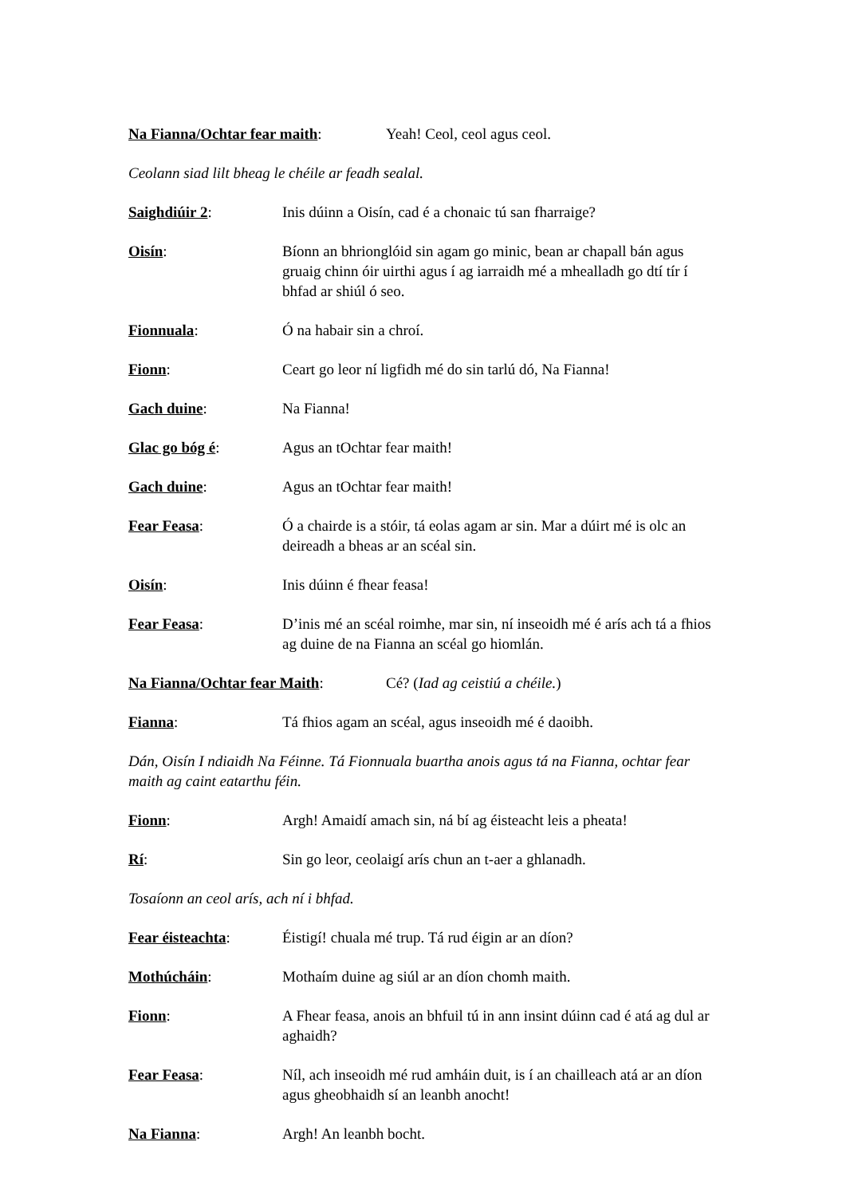Na Fianna/Ochtar fear maith: Yeah! Ceol, ceol agus ceol.
Ceolann siad lilt bheag le chéile ar feadh sealal.
Saighdiúir 2: Inis dúinn a Oisín, cad é a chonaic tú san fharraige?
Oisín: Bíonn an bhrionglóid sin agam go minic, bean ar chapall bán agus gruaig chinn óir uirthi agus í ag iarraidh mé a mhealladh go dtí tír í bhfad ar shiúl ó seo.
Fionnuala: Ó na habair sin a chroí.
Fionn: Ceart go leor ní ligfidh mé do sin tarlú dó, Na Fianna!
Gach duine: Na Fianna!
Glac go bóg é: Agus an tOchtar fear maith!
Gach duine: Agus an tOchtar fear maith!
Fear Feasa: Ó a chairde is a stóir, tá eolas agam ar sin. Mar a dúirt mé is olc an deireadh a bheas ar an scéal sin.
Oisín: Inis dúinn é fhear feasa!
Fear Feasa: D’inis mé an scéal roimhe, mar sin, ní inseoidh mé é arís ach tá a fhios ag duine de na Fianna an scéal go hiomlán.
Na Fianna/Ochtar fear Maith: Cé? (Iad ag ceistiú a chéile.)
Fianna: Tá fhios agam an scéal, agus inseoidh mé é daoibh.
Dán, Oisín I ndiaidh Na Féinne. Tá Fionnuala buartha anois agus tá na Fianna, ochtar fear maith ag caint eatarthu féin.
Fionn: Argh! Amaidí amach sin, ná bí ag éisteacht leis a pheata!
Rí: Sin go leor, ceolaigí arís chun an t-aer a ghlanadh.
Tosaíonn an ceol arís, ach ní i bhfad.
Fear éisteachta: Éistigí! chuala mé trup. Tá rud éigin ar an díon?
Mothúcháin: Mothaím duine ag siúl ar an díon chomh maith.
Fionn: A Fhear feasa, anois an bhfuil tú in ann insint dúinn cad é atá ag dul ar aghaidh?
Fear Feasa: Níl, ach inseoidh mé rud amháin duit, is í an chailleach atá ar an díon agus gheobhaidh sí an leanbh anocht!
Na Fianna: Argh! An leanbh bocht.